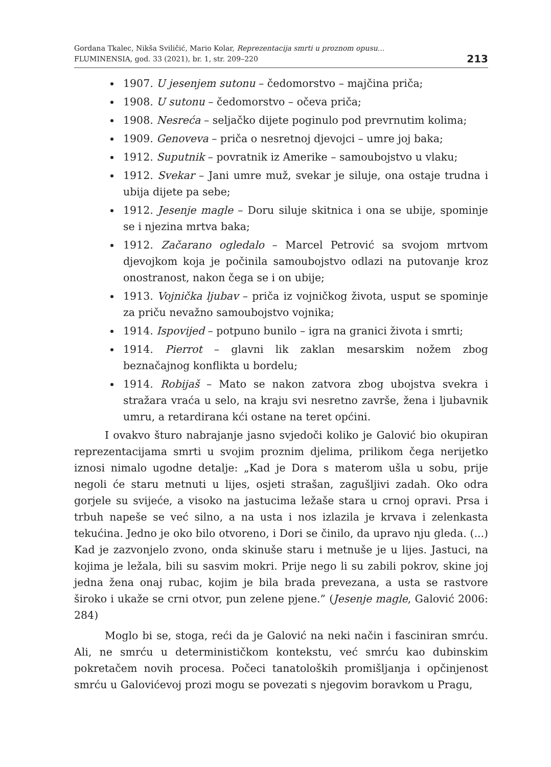Gordana Tkalec, Nikša Sviličić, Mario Kolar, Reprezentacija smrti u proznom opusu...
FLUMINENSIA, god. 33 (2021), br. 1, str. 209–220
213
1907. U jesenjem sutonu – čedomorstvo – majčina priča;
1908. U sutonu – čedomorstvo – očeva priča;
1908. Nesreća – seljačko dijete poginulo pod prevrnutim kolima;
1909. Genoveva – priča o nesretnoj djevojci – umre joj baka;
1912. Suputnik – povratnik iz Amerike – samoubojstvo u vlaku;
1912. Svekar – Jani umre muž, svekar je siluje, ona ostaje trudna i ubija dijete pa sebe;
1912. Jesenje magle – Doru siluje skitnica i ona se ubije, spominje se i njezina mrtva baka;
1912. Začarano ogledalo – Marcel Petrović sa svojom mrtvom djevojkom koja je počinila samoubojstvo odlazi na putovanje kroz onostranost, nakon čega se i on ubije;
1913. Vojnička ljubav – priča iz vojničkog života, usput se spominje za priču nevažno samoubojstvo vojnika;
1914. Ispovijed – potpuno bunilo – igra na granici života i smrti;
1914. Pierrot – glavni lik zaklan mesarskim nožem zbog beznačajnog konflikta u bordelu;
1914. Robijaš – Mato se nakon zatvora zbog ubojstva svekra i stražara vraća u selo, na kraju svi nesretno završe, žena i ljubavnik umru, a retardirana kći ostane na teret općini.
I ovakvo šturo nabrajanje jasno svjedoči koliko je Galović bio okupiran reprezentacijama smrti u svojim proznim djelima, prilikom čega nerijetko iznosi nimalo ugodne detalje: „Kad je Dora s materom ušla u sobu, prije negoli će staru metnuti u lijes, osjeti strašan, zagušljivi zadah. Oko odra gorjele su svijeće, a visoko na jastucima ležaše stara u crnoj opravi. Prsa i trbuh napeše se već silno, a na usta i nos izlazila je krvava i zelenkasta tekućina. Jedno je oko bilo otvoreno, i Dori se činilo, da upravo nju gleda. (...) Kad je zazvonjelo zvono, onda skinuše staru i metnuše je u lijes. Jastuci, na kojima je ležala, bili su sasvim mokri. Prije nego li su zabili pokrov, skine joj jedna žena onaj rubac, kojim je bila brada prevezana, a usta se rastvore široko i ukaže se crni otvor, pun zelene pjene.” (Jesenje magle, Galović 2006: 284)
Moglo bi se, stoga, reći da je Galović na neki način i fasciniran smrću. Ali, ne smrću u determinističkom kontekstu, već smrću kao dubinskim pokretačem novih procesa. Počeci tanatoloških promišljanja i opčinjenost smrću u Galovićevoj prozi mogu se povezati s njegovim boravkom u Pragu,